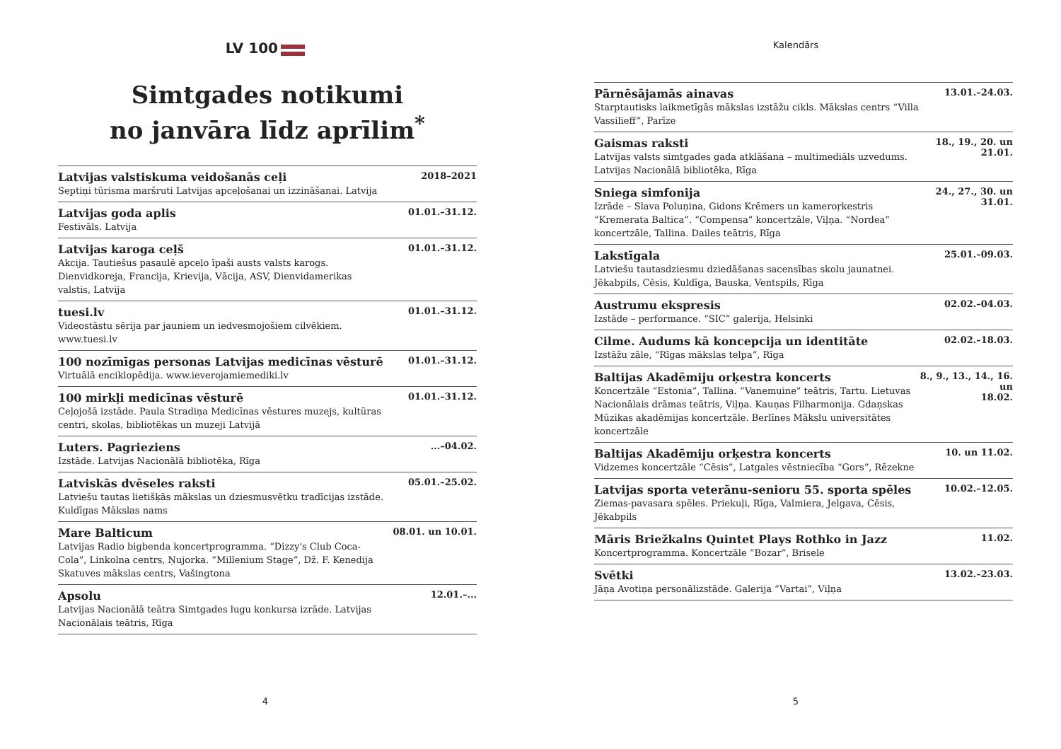LV 100
Simtgades notikumi
no janvāra līdz aprīlim<sup>*</sup>
Latvijas valstiskuma veidošanās ceļi
Septiņi tūrisma maršruti Latvijas apceļošanai un izzināšanai. Latvija
2018–2021
Latvijas goda aplis
Festivāls. Latvija
01.01.–31.12.
Latvijas karoga ceļš
Akcija. Tautiešus pasaulē apceļo īpaši austs valsts karogs. Dienvidkoreja, Francija, Krievija, Vācija, ASV, Dienvidamerikas valstis, Latvija
01.01.–31.12.
tuesi.lv
Videostāstu sērija par jauniem un iedvesmojošiem cilvēkiem. www.tuesi.lv
01.01.–31.12.
100 nozīmīgas personas Latvijas medicīnas vēsturē
Virtuālā enciklopēdija. www.ieverojamiemediki.lv
01.01.–31.12.
100 mirkļi medicīnas vēsturē
Ceļojošā izstāde. Paula Stradiņa Medicīnas vēstures muzejs, kultūras centri, skolas, bibliotēkas un muzeji Latvijā
01.01.–31.12.
Luters. Pagrieziens
Izstāde. Latvijas Nacionālā bibliotēka, Rīga
...–04.02.
Latviskās dvēseles raksti
Latviešu tautas lietišķās mākslas un dziesmusvētku tradīcijas izstāde. Kuldīgas Mākslas nams
05.01.–25.02.
Mare Balticum
Latvijas Radio bigbenda koncertprogramma. “Dizzy's Club Coca-Cola”, Linkolna centrs, Ņujorka. “Millenium Stage”, Dž. F. Kenedija Skatuves mākslas centrs, Vašingtona
08.01. un 10.01.
Apsolu
Latvijas Nacionālā teātra Simtgades lugu konkursa izrāde. Latvijas Nacionālais teātris, Rīga
12.01.–...
4
Kalendārs
Pārnēsājamās ainavas
Starptautisks laikmetīgās mākslas izstāžu cikls. Mākslas centrs “Villa Vassilieff”, Parīze
13.01.–24.03.
Gaismas raksti
Latvijas valsts simtgades gada atklāšana – multimediāls uzvedums. Latvijas Nacionālā bibliotēka, Rīga
18., 19., 20. un
21.01.
Sniega simfonija
Izrāde – Slava Poluņina, Gidons Krēmers un kameroŗkestris “Kremerata Baltica”. “Compensa” koncertzāle, Viļņa. “Nordea” koncertzāle, Tallina. Dailes teātris, Rīga
24., 27., 30. un
31.01.
Lakstīgala
Latviešu tautasdziesmu dziedāšanas sacensības skolu jaunatnei. Jēkabpils, Cēsis, Kuldīga, Bauska, Ventspils, Rīga
25.01.–09.03.
Austrumu ekspresis
Izstāde – performance. “SIC” galerija, Helsinki
02.02.–04.03.
Cilme. Audums kā koncepcija un identitāte
Izstāžu zāle, “Rīgas mākslas telpa”, Rīga
02.02.–18.03.
Baltijas Akadēmiju orķestra koncerts
Koncertzāle “Estonia”, Tallina. “Vanemuine” teātris, Tartu. Lietuvas Nacionālais drāmas teātris, Viļņa. Kauņas Filharmonija. Gdaņskas Mūzikas akadēmijas koncertzāle. Berlīnes Mākslu universitātes koncertzāle
8., 9., 13., 14., 16. un
18.02.
Baltijas Akadēmiju orķestra koncerts
Vidzemes koncertzāle “Cēsis”, Latgales vēstniecība “Gors”, Rēzekne
10. un 11.02.
Latvijas sporta veterānu-senioru 55. sporta spēles
Ziemas-pavasara spēles. Priekuļi, Rīga, Valmiera, Jelgava, Cēsis, Jēkabpils
10.02.–12.05.
Māris Briežkalns Quintet Plays Rothko in Jazz
Koncertprogramma. Koncertzāle “Bozar”, Brisele
11.02.
Svētki
Jāņa Avotiņa personālizstāde. Galerija “Vartai”, Viļņa
13.02.–23.03.
5